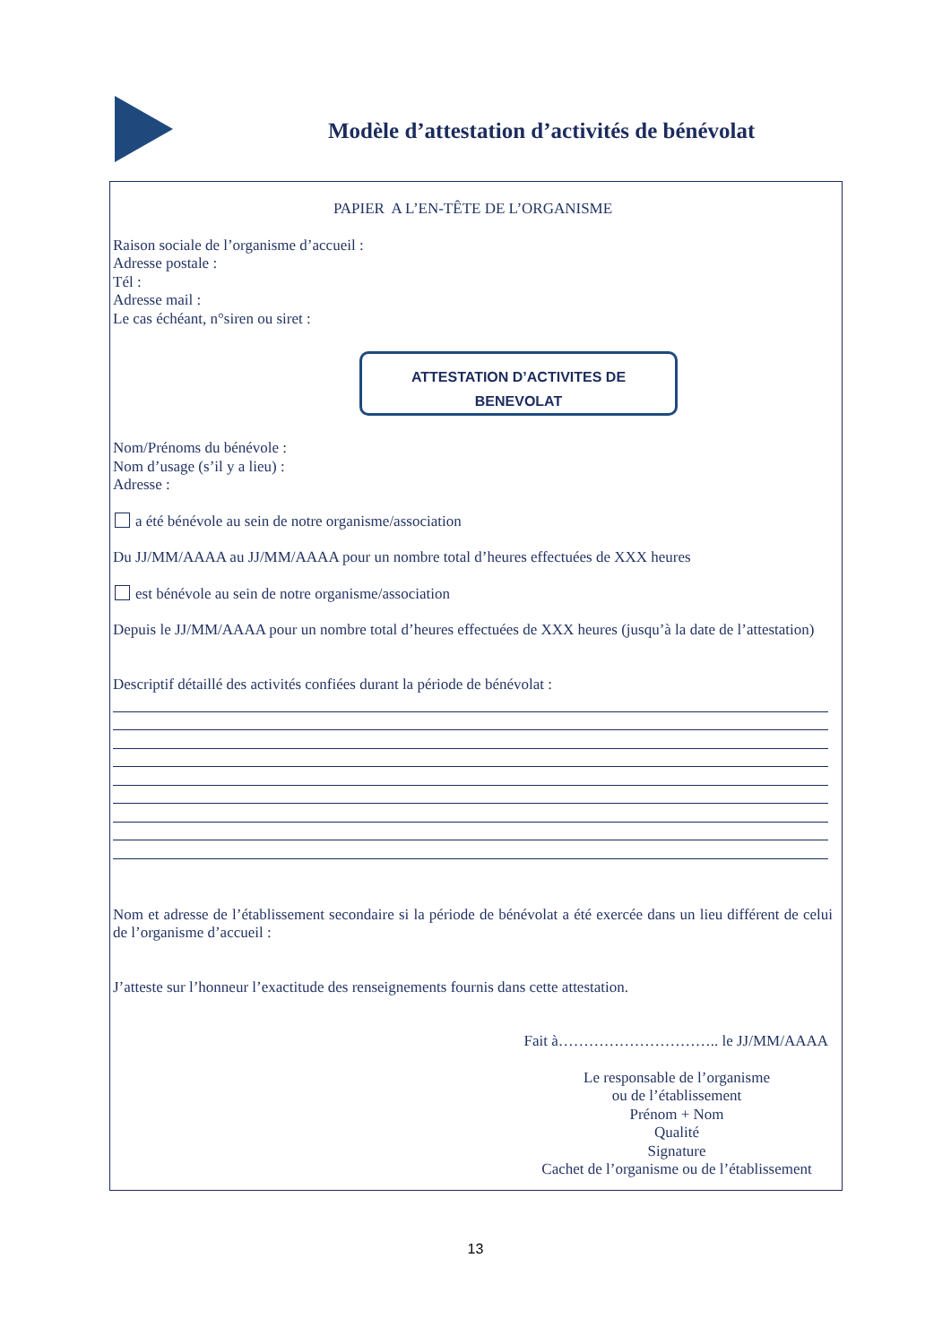Modèle d’attestation d’activités de bénévolat
PAPIER A L’EN-TÊTE DE L’ORGANISME
Raison sociale de l’organisme d’accueil :
Adresse postale :
Tél :
Adresse mail :
Le cas échéant, n°siren ou siret :
ATTESTATION D’ACTIVITES DE
BENEVOLAT
Nom/Prénoms du bénévole :
Nom d’usage (s’il y a lieu) :
Adresse :
a été bénévole au sein de notre organisme/association
Du JJ/MM/AAAA au JJ/MM/AAAA pour un nombre total d’heures effectuées de XXX heures
est bénévole au sein de notre organisme/association
Depuis le JJ/MM/AAAA pour un nombre total d’heures effectuées de XXX heures (jusqu’à la date de l’attestation)
Descriptif détaillé des activités confiées durant la période de bénévolat :
Nom et adresse de l’établissement secondaire si la période de bénévolat a été exercée dans un lieu différent de celui de l’organisme d’accueil :
J’atteste sur l’honneur l’exactitude des renseignements fournis dans cette attestation.
Fait à………………………….. le JJ/MM/AAAA
Le responsable de l’organisme
ou de l’établissement
Prénom + Nom
Qualité
Signature
Cachet de l’organisme ou de l’établissement
13